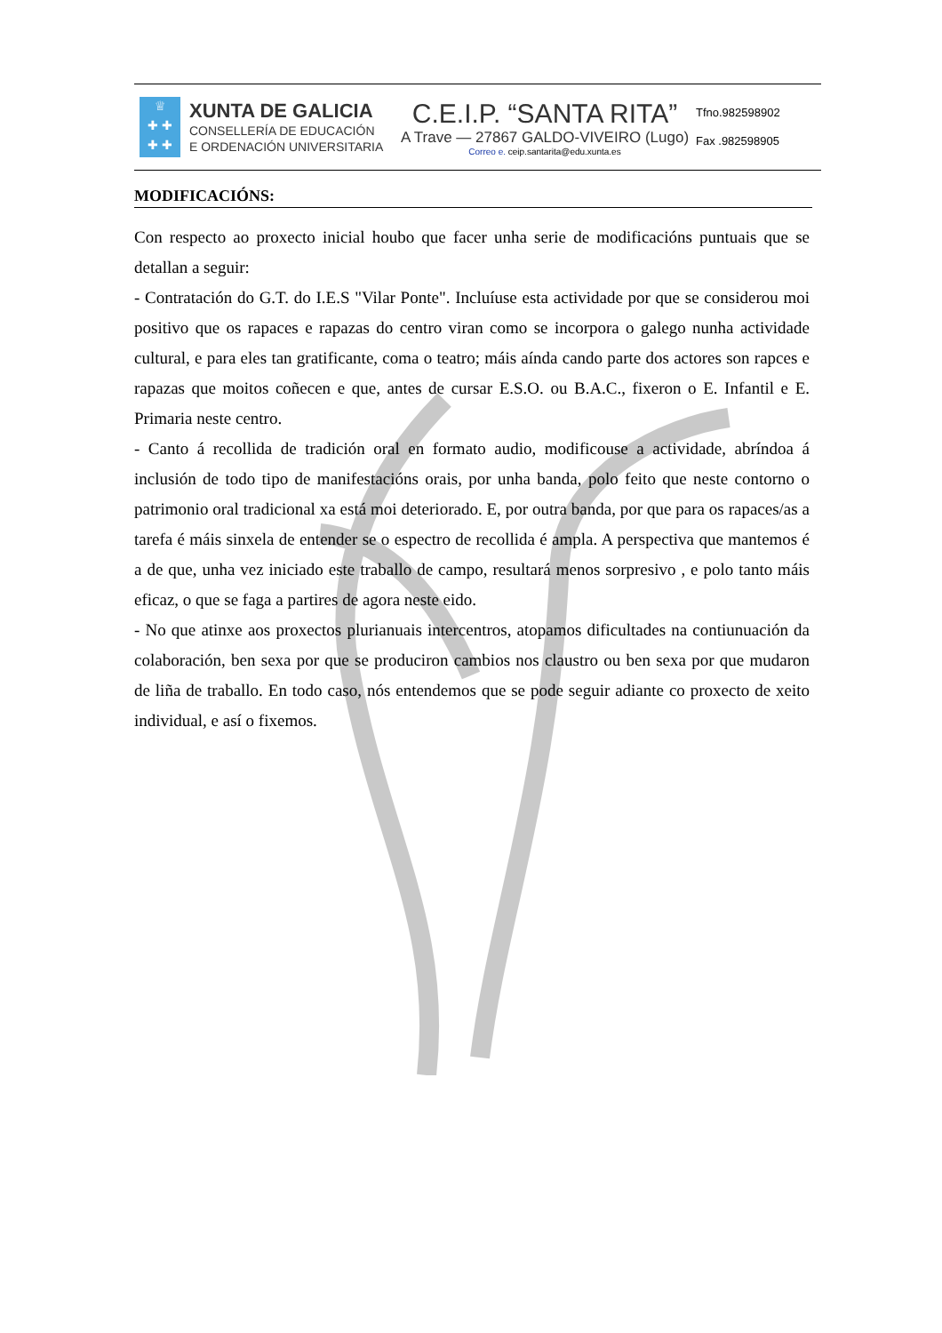♕
✚ ✚
✚ ✚
XUNTA DE GALICIA
CONSELLERÍA DE EDUCACIÓN
E ORDENACIÓN UNIVERSITARIA
C.E.I.P. “SANTA RITA”
A Trave — 27867 GALDO-VIVEIRO (Lugo)
Correo e. ceip.santarita@edu.xunta.es
Tfno.982598902
Fax .982598905
MODIFICACIÓNS:
Con respecto ao proxecto inicial houbo que facer unha serie de modificacións puntuais que se detallan a seguir:
- Contratación do G.T. do I.E.S "Vilar Ponte". Incluíuse esta actividade por que se considerou moi positivo que os rapaces e rapazas do centro viran como se incorpora o galego nunha actividade cultural, e para eles tan gratificante, coma o teatro; máis aínda cando parte dos actores son rapces e rapazas que moitos coñecen e que, antes de cursar E.S.O. ou B.A.C., fixeron o E. Infantil e E. Primaria neste centro.
- Canto á recollida de tradición oral en formato audio, modificouse a actividade, abríndoa á inclusión de todo tipo de manifestacións orais, por unha banda, polo feito que neste contorno o patrimonio oral tradicional xa está moi deteriorado. E, por outra banda, por que para os rapaces/as a tarefa é máis sinxela de entender se o espectro de recollida é ampla. A perspectiva que mantemos é a de que, unha vez iniciado este traballo de campo, resultará menos sorpresivo , e polo tanto máis eficaz, o que se faga a partires de agora neste eido.
- No que atinxe aos proxectos plurianuais intercentros, atopamos dificultades na contiunuación da colaboración, ben sexa por que se produciron cambios nos claustro ou ben sexa por que mudaron de liña de traballo. En todo caso, nós entendemos que se pode seguir adiante co proxecto de xeito individual, e así o fixemos.